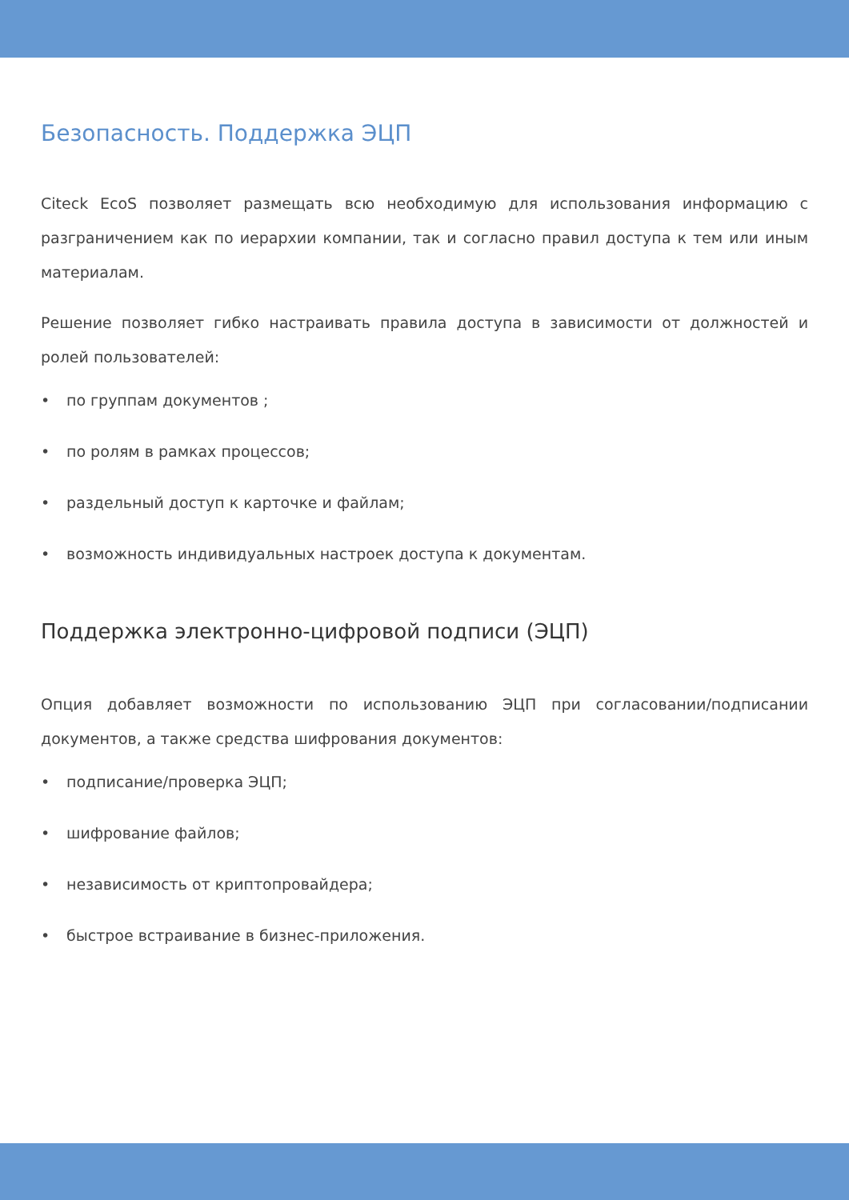Безопасность. Поддержка ЭЦП
Citeck EcoS позволяет размещать всю необходимую для использования информацию с разграничением как по иерархии компании, так и согласно правил доступа к тем или иным материалам.
Решение позволяет гибко настраивать правила доступа в зависимости от должностей и ролей пользователей:
• по группам документов ;
• по ролям в рамках процессов;
• раздельный доступ к карточке и файлам;
• возможность индивидуальных настроек доступа к документам.
Поддержка электронно-цифровой подписи (ЭЦП)
Опция добавляет возможности по использованию ЭЦП при согласовании/подписании документов, а также средства шифрования документов:
• подписание/проверка ЭЦП;
• шифрование файлов;
• независимость от криптопровайдера;
• быстрое встраивание в бизнес-приложения.